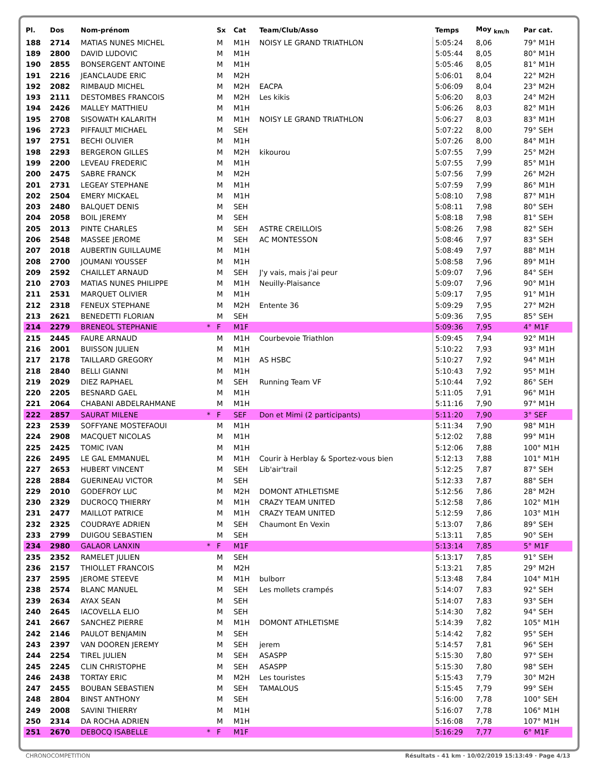| Pl. | Dos | Nom-prénom | | Sx | Cat | Team/Club/Asso | Temps | Moy <sub>km/h</sub> | Par cat. |
| --- | --- | --- | --- | --- | --- | --- | --- | --- | --- |
| 188 | 2714 | MATIAS NUNES MICHEL | | M | M1H | NOISY LE GRAND TRIATHLON | 5:05:24 | 8,06 | 79° M1H |
| 189 | 2800 | DAVID LUDOVIC | | M | M1H | | 5:05:44 | 8,05 | 80° M1H |
| 190 | 2855 | BONSERGENT ANTOINE | | M | M1H | | 5:05:46 | 8,05 | 81° M1H |
| 191 | 2216 | JEANCLAUDE ERIC | | M | M2H | | 5:06:01 | 8,04 | 22° M2H |
| 192 | 2082 | RIMBAUD MICHEL | | M | M2H | EACPA | 5:06:09 | 8,04 | 23° M2H |
| 193 | 2111 | DESTOMBES FRANCOIS | | M | M2H | Les kikis | 5:06:20 | 8,03 | 24° M2H |
| 194 | 2426 | MALLEY MATTHIEU | | M | M1H | | 5:06:26 | 8,03 | 82° M1H |
| 195 | 2708 | SISOWATH KALARITH | | M | M1H | NOISY LE GRAND TRIATHLON | 5:06:27 | 8,03 | 83° M1H |
| 196 | 2723 | PIFFAULT MICHAEL | | M | SEH | | 5:07:22 | 8,00 | 79° SEH |
| 197 | 2751 | BECHI OLIVIER | | M | M1H | | 5:07:26 | 8,00 | 84° M1H |
| 198 | 2293 | BERGERON GILLES | | M | M2H | kikourou | 5:07:55 | 7,99 | 25° M2H |
| 199 | 2200 | LEVEAU FREDERIC | | M | M1H | | 5:07:55 | 7,99 | 85° M1H |
| 200 | 2475 | SABRE FRANCK | | M | M2H | | 5:07:56 | 7,99 | 26° M2H |
| 201 | 2731 | LEGEAY STEPHANE | | M | M1H | | 5:07:59 | 7,99 | 86° M1H |
| 202 | 2504 | EMERY MICKAEL | | M | M1H | | 5:08:10 | 7,98 | 87° M1H |
| 203 | 2480 | BALQUET DENIS | | M | SEH | | 5:08:11 | 7,98 | 80° SEH |
| 204 | 2058 | BOIL JEREMY | | M | SEH | | 5:08:18 | 7,98 | 81° SEH |
| 205 | 2013 | PINTE CHARLES | | M | SEH | ASTRE CREILLOIS | 5:08:26 | 7,98 | 82° SEH |
| 206 | 2548 | MASSEE JEROME | | M | SEH | AC MONTESSON | 5:08:46 | 7,97 | 83° SEH |
| 207 | 2018 | AUBERTIN GUILLAUME | | M | M1H | | 5:08:49 | 7,97 | 88° M1H |
| 208 | 2700 | JOUMANI YOUSSEF | | M | M1H | | 5:08:58 | 7,96 | 89° M1H |
| 209 | 2592 | CHAILLET ARNAUD | | M | SEH | J'y vais, mais j'ai peur | 5:09:07 | 7,96 | 84° SEH |
| 210 | 2703 | MATIAS NUNES PHILIPPE | | M | M1H | Neuilly-Plaisance | 5:09:07 | 7,96 | 90° M1H |
| 211 | 2531 | MARQUET OLIVIER | | M | M1H | | 5:09:17 | 7,95 | 91° M1H |
| 212 | 2318 | FENEUX STEPHANE | | M | M2H | Entente 36 | 5:09:29 | 7,95 | 27° M2H |
| 213 | 2621 | BENEDETTI FLORIAN | | M | SEH | | 5:09:36 | 7,95 | 85° SEH |
| 214 | 2279 | BRENEOL STEPHANIE | * | F | M1F | | 5:09:36 | 7,95 | 4° M1F |
| 215 | 2445 | FAURE ARNAUD | | M | M1H | Courbevoie Triathlon | 5:09:45 | 7,94 | 92° M1H |
| 216 | 2001 | BUISSON JULIEN | | M | M1H | | 5:10:22 | 7,93 | 93° M1H |
| 217 | 2178 | TAILLARD GREGORY | | M | M1H | AS HSBC | 5:10:27 | 7,92 | 94° M1H |
| 218 | 2840 | BELLI GIANNI | | M | M1H | | 5:10:43 | 7,92 | 95° M1H |
| 219 | 2029 | DIEZ RAPHAEL | | M | SEH | Running Team VF | 5:10:44 | 7,92 | 86° SEH |
| 220 | 2205 | BESNARD GAEL | | M | M1H | | 5:11:05 | 7,91 | 96° M1H |
| 221 | 2064 | CHABANI ABDELRAHMANE | | M | M1H | | 5:11:16 | 7,90 | 97° M1H |
| 222 | 2857 | SAURAT MILENE | * | F | SEF | Don et Mimi (2 participants) | 5:11:20 | 7,90 | 3° SEF |
| 223 | 2539 | SOFFYANE MOSTEFAOUI | | M | M1H | | 5:11:34 | 7,90 | 98° M1H |
| 224 | 2908 | MACQUET NICOLAS | | M | M1H | | 5:12:02 | 7,88 | 99° M1H |
| 225 | 2425 | TOMIC IVAN | | M | M1H | | 5:12:06 | 7,88 | 100° M1H |
| 226 | 2495 | LE GAL EMMANUEL | | M | M1H | Courir à Herblay & Sportez-vous bien | 5:12:13 | 7,88 | 101° M1H |
| 227 | 2653 | HUBERT VINCENT | | M | SEH | Lib'air'trail | 5:12:25 | 7,87 | 87° SEH |
| 228 | 2884 | GUERINEAU VICTOR | | M | SEH | | 5:12:33 | 7,87 | 88° SEH |
| 229 | 2010 | GODEFROY LUC | | M | M2H | DOMONT ATHLETISME | 5:12:56 | 7,86 | 28° M2H |
| 230 | 2329 | DUCROCQ THIERRY | | M | M1H | CRAZY TEAM UNITED | 5:12:58 | 7,86 | 102° M1H |
| 231 | 2477 | MAILLOT PATRICE | | M | M1H | CRAZY TEAM UNITED | 5:12:59 | 7,86 | 103° M1H |
| 232 | 2325 | COUDRAYE ADRIEN | | M | SEH | Chaumont En Vexin | 5:13:07 | 7,86 | 89° SEH |
| 233 | 2799 | DUIGOU SEBASTIEN | | M | SEH | | 5:13:11 | 7,85 | 90° SEH |
| 234 | 2980 | GALAOR LANXIN | * | F | M1F | | 5:13:14 | 7,85 | 5° M1F |
| 235 | 2352 | RAMELET JULIEN | | M | SEH | | 5:13:17 | 7,85 | 91° SEH |
| 236 | 2157 | THIOLLET FRANCOIS | | M | M2H | | 5:13:21 | 7,85 | 29° M2H |
| 237 | 2595 | JEROME STEEVE | | M | M1H | bulborr | 5:13:48 | 7,84 | 104° M1H |
| 238 | 2574 | BLANC MANUEL | | M | SEH | Les mollets crampés | 5:14:07 | 7,83 | 92° SEH |
| 239 | 2634 | AYAX SEAN | | M | SEH | | 5:14:07 | 7,83 | 93° SEH |
| 240 | 2645 | IACOVELLA ELIO | | M | SEH | | 5:14:30 | 7,82 | 94° SEH |
| 241 | 2667 | SANCHEZ PIERRE | | M | M1H | DOMONT ATHLETISME | 5:14:39 | 7,82 | 105° M1H |
| 242 | 2146 | PAULOT BENJAMIN | | M | SEH | | 5:14:42 | 7,82 | 95° SEH |
| 243 | 2397 | VAN DOOREN JEREMY | | M | SEH | jerem | 5:14:57 | 7,81 | 96° SEH |
| 244 | 2254 | TIREL JULIEN | | M | SEH | ASASPP | 5:15:30 | 7,80 | 97° SEH |
| 245 | 2245 | CLIN CHRISTOPHE | | M | SEH | ASASPP | 5:15:30 | 7,80 | 98° SEH |
| 246 | 2438 | TORTAY ERIC | | M | M2H | Les touristes | 5:15:43 | 7,79 | 30° M2H |
| 247 | 2455 | BOUBAN SEBASTIEN | | M | SEH | TAMALOUS | 5:15:45 | 7,79 | 99° SEH |
| 248 | 2804 | BINST ANTHONY | | M | SEH | | 5:16:00 | 7,78 | 100° SEH |
| 249 | 2008 | SAVINI THIERRY | | M | M1H | | 5:16:07 | 7,78 | 106° M1H |
| 250 | 2314 | DA ROCHA ADRIEN | | M | M1H | | 5:16:08 | 7,78 | 107° M1H |
| 251 | 2670 | DEBOCQ ISABELLE | * | F | M1F | | 5:16:29 | 7,77 | 6° M1F |
CHRONOCOMPETITION Résultats - 41 km · 10/02/2019 15:13:49 · Page 4/13